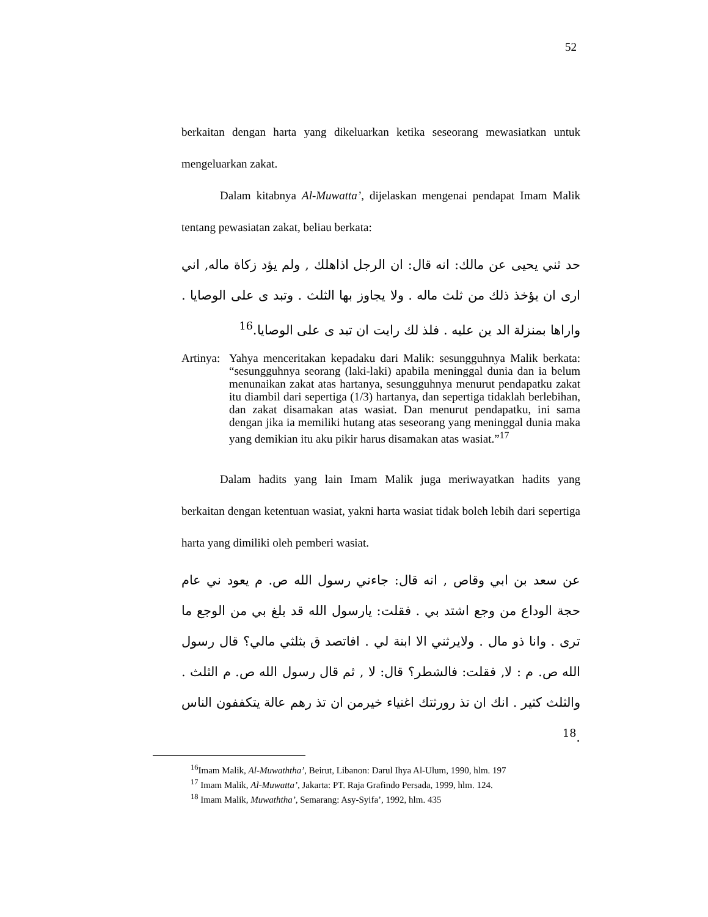52
berkaitan dengan harta yang dikeluarkan ketika seseorang mewasiatkan untuk mengeluarkan zakat.
Dalam kitabnya Al-Muwatta’, dijelaskan mengenai pendapat Imam Malik tentang pewasiatan zakat, beliau berkata:
حد ثني يحيى عن مالك: انه قال: ان الرجل اذاهلك , ولم يؤد زكاة ماله, اني ارى ان يؤخذ ذلك من ثلث ماله . ولا يجاوز بها الثلث . وتبد ى على الوصايا . واراها بمنزلة الد ين عليه . فلذ لك رايت ان تبد ى على الوصايا.<sup>16</sup>
Artinya:
Yahya menceritakan kepadaku dari Malik: sesungguhnya Malik berkata: “sesungguhnya seorang (laki-laki) apabila meninggal dunia dan ia belum menunaikan zakat atas hartanya, sesungguhnya menurut pendapatku zakat itu diambil dari sepertiga (1/3) hartanya, dan sepertiga tidaklah berlebihan, dan zakat disamakan atas wasiat. Dan menurut pendapatku, ini sama dengan jika ia memiliki hutang atas seseorang yang meninggal dunia maka yang demikian itu aku pikir harus disamakan atas wasiat.”<sup>17</sup>
Dalam hadits yang lain Imam Malik juga meriwayatkan hadits yang berkaitan dengan ketentuan wasiat, yakni harta wasiat tidak boleh lebih dari sepertiga harta yang dimiliki oleh pemberi wasiat.
عن سعد بن ابي وقاص , انه قال: جاءني رسول الله ص. م يعود ني عام حجة الوداع من وجع اشتد بي . فقلت: يارسول الله قد بلغ بي من الوجع ما ترى . وانا ذو مال . ولايرثني الا ابنة لي . افاتصد ق بثلثي مالي؟ قال رسول الله ص. م : لا, فقلت: فالشطر؟ قال: لا , ثم قال رسول الله ص. م الثلث . والثلث كثير . انك ان تذ رورثتك اغنياء خيرمن ان تذ رهم عالة يتكففون الناس .<sup>18</sup>
<sup>16</sup> Imam Malik, Al-Muwaththa’, Beirut, Libanon: Darul Ihya Al-Ulum, 1990, hlm. 197
<sup>17</sup> Imam Malik, Al-Muwatta’, Jakarta: PT. Raja Grafindo Persada, 1999, hlm. 124.
<sup>18</sup> Imam Malik, Muwaththa’, Semarang: Asy-Syifa’, 1992, hlm. 435